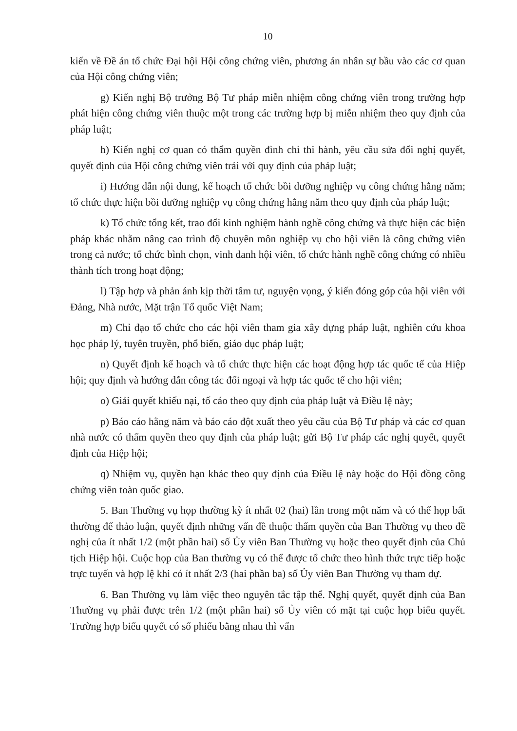10
kiến về Đề án tổ chức Đại hội Hội công chứng viên, phương án nhân sự bầu vào các cơ quan của Hội công chứng viên;
g) Kiến nghị Bộ trưởng Bộ Tư pháp miễn nhiệm công chứng viên trong trường hợp phát hiện công chứng viên thuộc một trong các trường hợp bị miễn nhiệm theo quy định của pháp luật;
h) Kiến nghị cơ quan có thẩm quyền đình chỉ thi hành, yêu cầu sửa đổi nghị quyết, quyết định của Hội công chứng viên trái với quy định của pháp luật;
i) Hướng dẫn nội dung, kế hoạch tổ chức bồi dưỡng nghiệp vụ công chứng hằng năm; tổ chức thực hiện bồi dưỡng nghiệp vụ công chứng hằng năm theo quy định của pháp luật;
k) Tổ chức tổng kết, trao đổi kinh nghiệm hành nghề công chứng và thực hiện các biện pháp khác nhằm nâng cao trình độ chuyên môn nghiệp vụ cho hội viên là công chứng viên trong cả nước; tổ chức bình chọn, vinh danh hội viên, tổ chức hành nghề công chứng có nhiều thành tích trong hoạt động;
l) Tập hợp và phản ánh kịp thời tâm tư, nguyện vọng, ý kiến đóng góp của hội viên với Đảng, Nhà nước, Mặt trận Tổ quốc Việt Nam;
m) Chỉ đạo tổ chức cho các hội viên tham gia xây dựng pháp luật, nghiên cứu khoa học pháp lý, tuyên truyền, phổ biến, giáo dục pháp luật;
n) Quyết định kế hoạch và tổ chức thực hiện các hoạt động hợp tác quốc tế của Hiệp hội; quy định và hướng dẫn công tác đối ngoại và hợp tác quốc tế cho hội viên;
o) Giải quyết khiếu nại, tố cáo theo quy định của pháp luật và Điều lệ này;
p) Báo cáo hằng năm và báo cáo đột xuất theo yêu cầu của Bộ Tư pháp và các cơ quan nhà nước có thẩm quyền theo quy định của pháp luật; gửi Bộ Tư pháp các nghị quyết, quyết định của Hiệp hội;
q) Nhiệm vụ, quyền hạn khác theo quy định của Điều lệ này hoặc do Hội đồng công chứng viên toàn quốc giao.
5. Ban Thường vụ họp thường kỳ ít nhất 02 (hai) lần trong một năm và có thể họp bất thường để thảo luận, quyết định những vấn đề thuộc thẩm quyền của Ban Thường vụ theo đề nghị của ít nhất 1/2 (một phần hai) số Ủy viên Ban Thường vụ hoặc theo quyết định của Chủ tịch Hiệp hội. Cuộc họp của Ban thường vụ có thể được tổ chức theo hình thức trực tiếp hoặc trực tuyến và hợp lệ khi có ít nhất 2/3 (hai phần ba) số Ủy viên Ban Thường vụ tham dự.
6. Ban Thường vụ làm việc theo nguyên tắc tập thể. Nghị quyết, quyết định của Ban Thường vụ phải được trên 1/2 (một phần hai) số Ủy viên có mặt tại cuộc họp biểu quyết. Trường hợp biểu quyết có số phiếu bằng nhau thì vấn